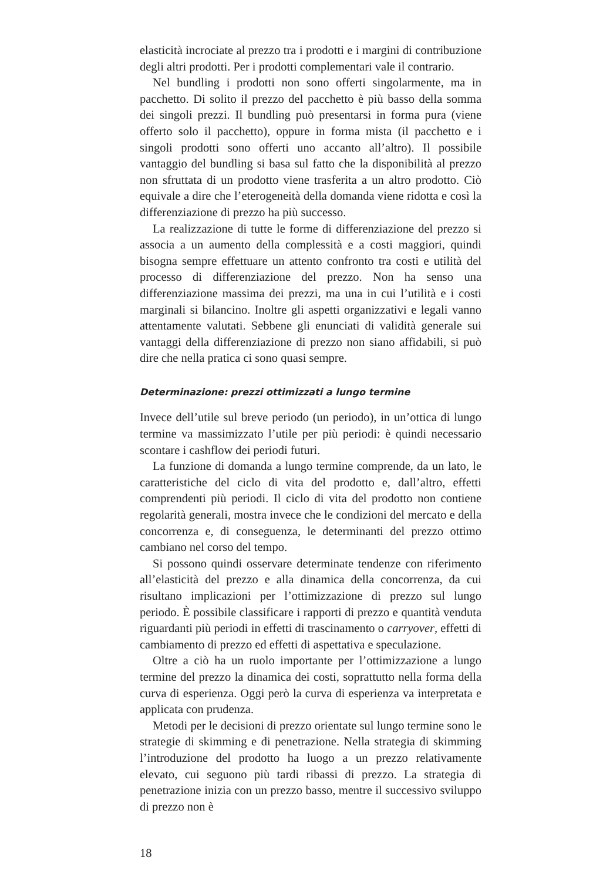elasticità incrociate al prezzo tra i prodotti e i margini di contribuzione degli altri prodotti. Per i prodotti complementari vale il contrario.
Nel bundling i prodotti non sono offerti singolarmente, ma in pacchetto. Di solito il prezzo del pacchetto è più basso della somma dei singoli prezzi. Il bundling può presentarsi in forma pura (viene offerto solo il pacchetto), oppure in forma mista (il pacchetto e i singoli prodotti sono offerti uno accanto all’altro). Il possibile vantaggio del bundling si basa sul fatto che la disponibilità al prezzo non sfruttata di un prodotto viene trasferita a un altro prodotto. Ciò equivale a dire che l’eterogeneità della domanda viene ridotta e così la differenziazione di prezzo ha più successo.
La realizzazione di tutte le forme di differenziazione del prezzo si associa a un aumento della complessità e a costi maggiori, quindi bisogna sempre effettuare un attento confronto tra costi e utilità del processo di differenziazione del prezzo. Non ha senso una differenziazione massima dei prezzi, ma una in cui l’utilità e i costi marginali si bilancino. Inoltre gli aspetti organizzativi e legali vanno attentamente valutati. Sebbene gli enunciati di validità generale sui vantaggi della differenziazione di prezzo non siano affidabili, si può dire che nella pratica ci sono quasi sempre.
Determinazione: prezzi ottimizzati a lungo termine
Invece dell’utile sul breve periodo (un periodo), in un’ottica di lungo termine va massimizzato l’utile per più periodi: è quindi necessario scontare i cashflow dei periodi futuri.
La funzione di domanda a lungo termine comprende, da un lato, le caratteristiche del ciclo di vita del prodotto e, dall’altro, effetti comprendenti più periodi. Il ciclo di vita del prodotto non contiene regolarità generali, mostra invece che le condizioni del mercato e della concorrenza e, di conseguenza, le determinanti del prezzo ottimo cambiano nel corso del tempo.
Si possono quindi osservare determinate tendenze con riferimento all’elasticità del prezzo e alla dinamica della concorrenza, da cui risultano implicazioni per l’ottimizzazione di prezzo sul lungo periodo. È possibile classificare i rapporti di prezzo e quantità venduta riguardanti più periodi in effetti di trascinamento o carryover, effetti di cambiamento di prezzo ed effetti di aspettativa e speculazione.
Oltre a ciò ha un ruolo importante per l’ottimizzazione a lungo termine del prezzo la dinamica dei costi, soprattutto nella forma della curva di esperienza. Oggi però la curva di esperienza va interpretata e applicata con prudenza.
Metodi per le decisioni di prezzo orientate sul lungo termine sono le strategie di skimming e di penetrazione. Nella strategia di skimming l’introduzione del prodotto ha luogo a un prezzo relativamente elevato, cui seguono più tardi ribassi di prezzo. La strategia di penetrazione inizia con un prezzo basso, mentre il successivo sviluppo di prezzo non è
18